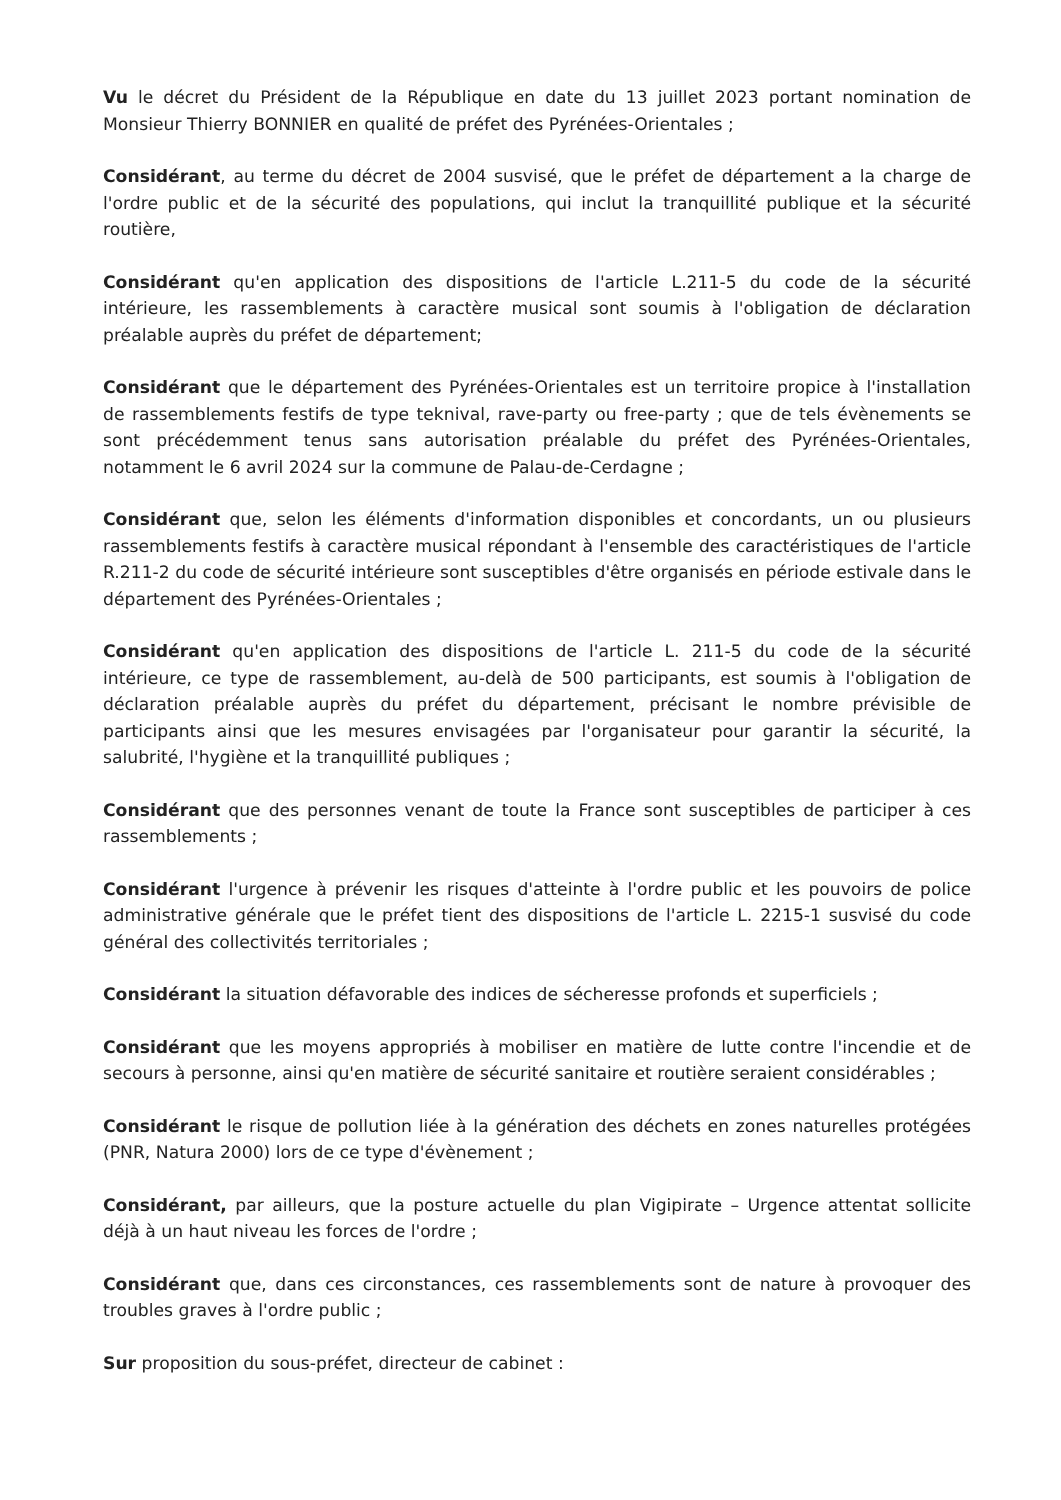Vu le décret du Président de la République en date du 13 juillet 2023 portant nomination de Monsieur Thierry BONNIER en qualité de préfet des Pyrénées-Orientales ;
Considérant, au terme du décret de 2004 susvisé, que le préfet de département a la charge de l'ordre public et de la sécurité des populations, qui inclut la tranquillité publique et la sécurité routière,
Considérant qu'en application des dispositions de l'article L.211-5 du code de la sécurité intérieure, les rassemblements à caractère musical sont soumis à l'obligation de déclaration préalable auprès du préfet de département;
Considérant que le département des Pyrénées-Orientales est un territoire propice à l'installation de rassemblements festifs de type teknival, rave-party ou free-party ; que de tels évènements se sont précédemment tenus sans autorisation préalable du préfet des Pyrénées-Orientales, notamment le 6 avril 2024 sur la commune de Palau-de-Cerdagne ;
Considérant que, selon les éléments d'information disponibles et concordants, un ou plusieurs rassemblements festifs à caractère musical répondant à l'ensemble des caractéristiques de l'article R.211-2 du code de sécurité intérieure sont susceptibles d'être organisés en période estivale dans le département des Pyrénées-Orientales ;
Considérant qu'en application des dispositions de l'article L. 211-5 du code de la sécurité intérieure, ce type de rassemblement, au-delà de 500 participants, est soumis à l'obligation de déclaration préalable auprès du préfet du département, précisant le nombre prévisible de participants ainsi que les mesures envisagées par l'organisateur pour garantir la sécurité, la salubrité, l'hygiène et la tranquillité publiques ;
Considérant que des personnes venant de toute la France sont susceptibles de participer à ces rassemblements ;
Considérant l'urgence à prévenir les risques d'atteinte à l'ordre public et les pouvoirs de police administrative générale que le préfet tient des dispositions de l'article L. 2215-1 susvisé du code général des collectivités territoriales ;
Considérant la situation défavorable des indices de sécheresse profonds et superficiels ;
Considérant que les moyens appropriés à mobiliser en matière de lutte contre l'incendie et de secours à personne, ainsi qu'en matière de sécurité sanitaire et routière seraient considérables ;
Considérant le risque de pollution liée à la génération des déchets en zones naturelles protégées (PNR, Natura 2000) lors de ce type d'évènement ;
Considérant, par ailleurs, que la posture actuelle du plan Vigipirate – Urgence attentat sollicite déjà à un haut niveau les forces de l'ordre ;
Considérant que, dans ces circonstances, ces rassemblements sont de nature à provoquer des troubles graves à l'ordre public ;
Sur proposition du sous-préfet, directeur de cabinet :